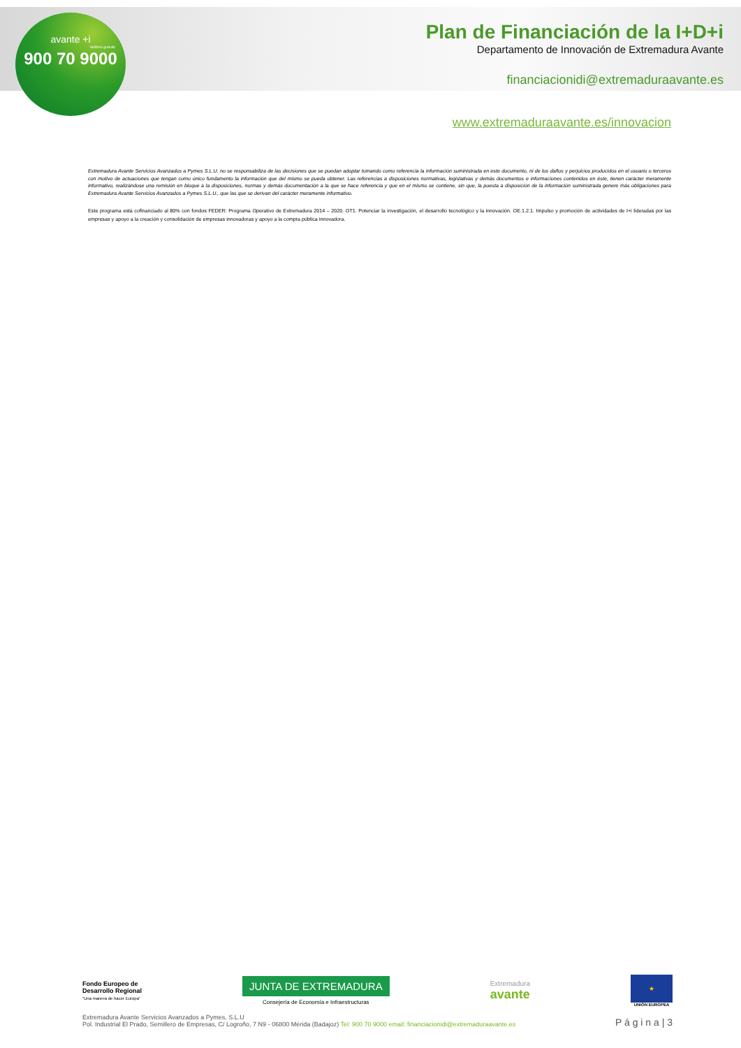avante +i
teléfono gratuito
900 70 9000
Plan de Financiación de la I+D+i
Departamento de Innovación de Extremadura Avante
financiacionidi@extremaduraavante.es
www.extremaduraavante.es/innovacion
Extremadura Avante Servicios Avanzados a Pymes S.L.U. no se responsabiliza de las decisiones que se puedan adoptar tomando como referencia la información suministrada en este documento, ni de los daños y perjuicios producidos en el usuario o terceros con motivo de actuaciones que tengan como único fundamento la información que del mismo se pueda obtener. Las referencias a disposiciones normativas, legislativas y demás documentos e informaciones contenidos en éste, tienen carácter meramente informativo, realizándose una remisión en bloque a la disposiciones, normas y demás documentación a la que se hace referencia y que en el mismo se contiene, sin que, la puesta a disposición de la información suministrada genere más obligaciones para Extremadura Avante Servicios Avanzados a Pymes S.L.U., que las que se derivan del carácter meramente informativo.
Este programa está cofinanciado al 80% con fondos FEDER: Programa Operativo de Extremadura 2014 – 2020. OT1. Potenciar la investigación, el desarrollo tecnológico y la innovación. OE.1.2.1. Impulso y promoción de actividades de I+i lideradas por las empresas y apoyo a la creación y consolidación de empresas innovadoras y apoyo a la compra pública innovadora.
Fondo Europeo de
Desarrollo Regional
“Una manera de hacer Europa”
JUNTA DE EXTREMADURA
Consejería de Economía e Infraestructuras
Extremadura
avante
★
UNIÓN EUROPEA
Extremadura Avante Servicios Avanzados a Pymes, S.L.U
Pol. Industrial El Prado, Semillero de Empresas, C/ Logroño, 7 N9 - 06800 Mérida (Badajoz) Tel: 900 70 9000 email: financiacionidi@extremaduraavante.es
P á g i n a | 3